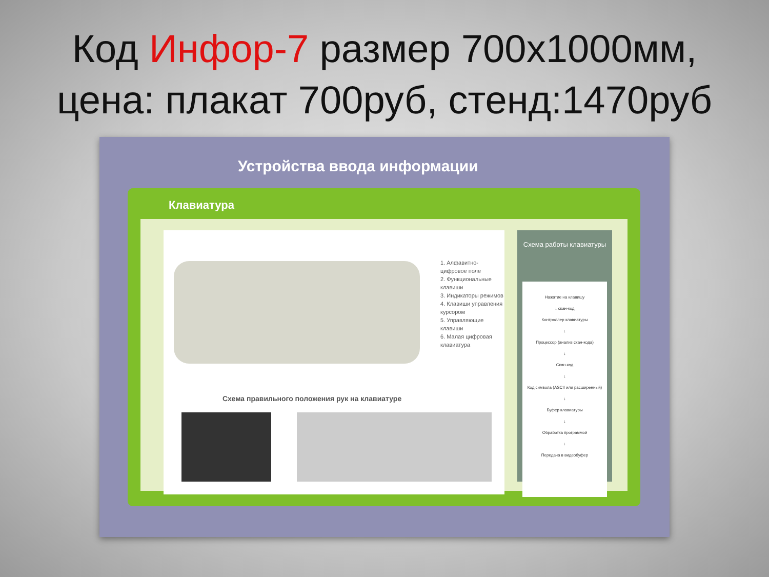Код Инфор-7 размер 700х1000мм,
цена: плакат 700руб, стенд:1470руб
Устройства ввода информации
Клавиатура
1. Алфавитно-цифровое поле
2. Функциональные клавиши
3. Индикаторы режимов
4. Клавиши управления курсором
5. Управляющие клавиши
6. Малая цифровая клавиатура
Схема правильного положения рук на клавиатуре
Схема работы клавиатуры
Нажатие на клавишу
↓ скан-код
Контроллер клавиатуры
↓
Процессор (анализ скан-кода)
↓
Скан-код
↓
Код символа (ASCII или расширенный)
↓
Буфер клавиатуры
↓
Обработка программой
↓
Передача в видеобуфер